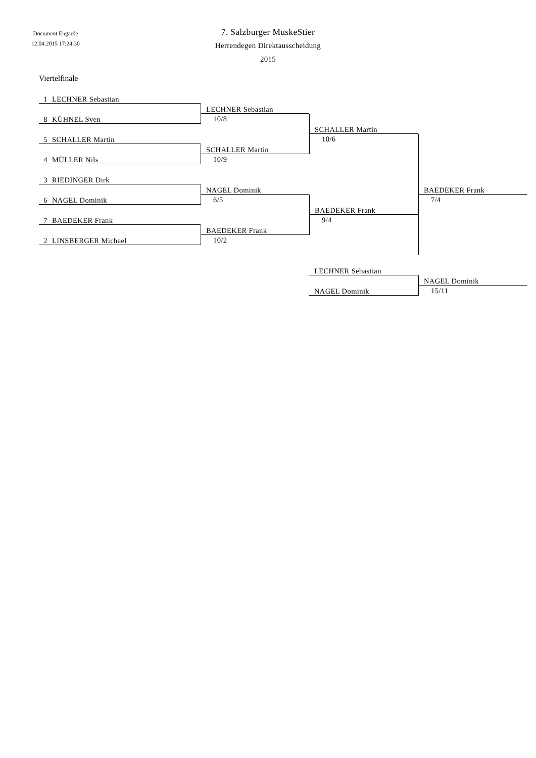Document Engarde
12.04.2015 17:24:30
7. Salzburger MuskeStier
Herrendegen Direktausscheidung
2015
Viertelfinale
1 LECHNER Sebastian
LECHNER Sebastian
8 KÜHNEL Sven
10/8
SCHALLER Martin
5 SCHALLER Martin
BAEDEKER Frank
10/6
SCHALLER Martin
4 MÜLLER Nils
10/9
3 RIEDINGER Dirk
NAGEL Dominik
6 NAGEL Dominik
6/5
7/4
BAEDEKER Frank
7 BAEDEKER Frank
9/4
BAEDEKER Frank
2 LINSBERGER Michael
10/2
LECHNER Sebastian
NAGEL Dominik
NAGEL Dominik
15/11